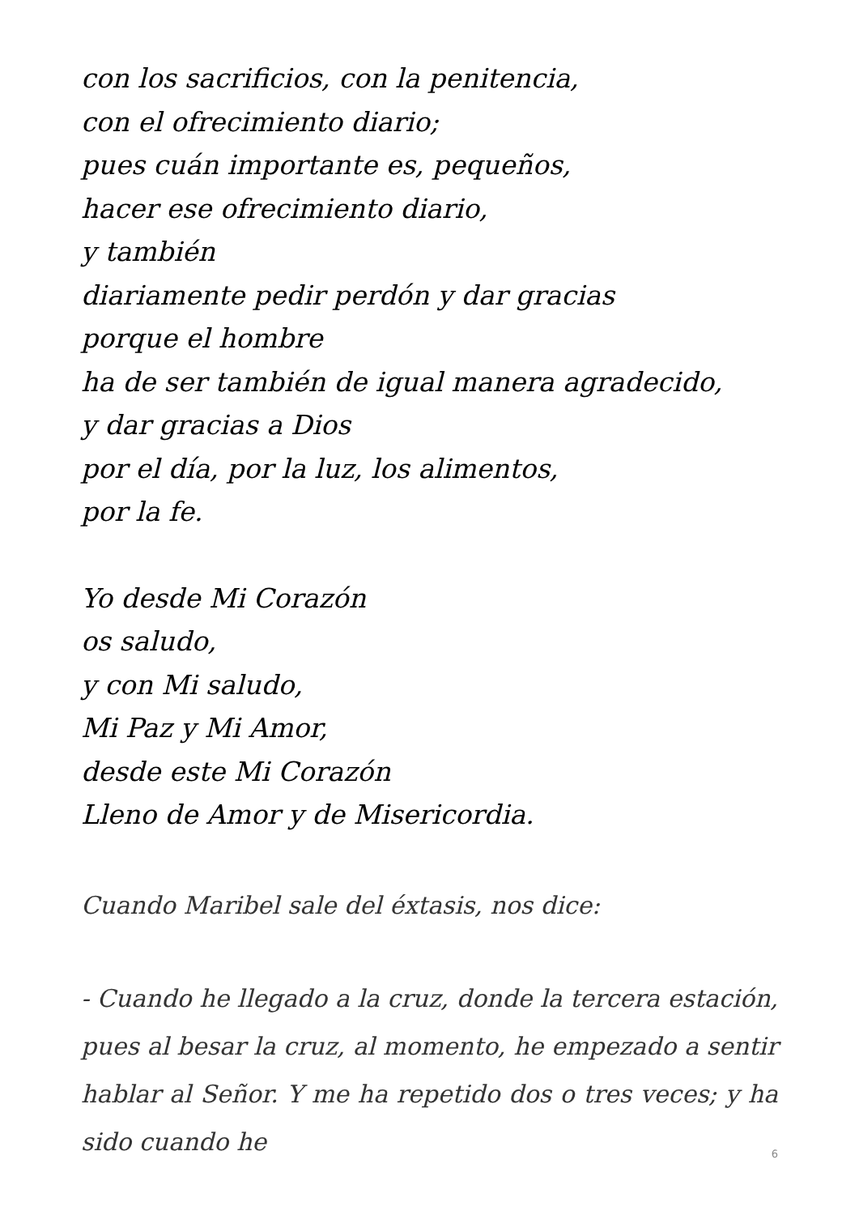con los sacrificios, con la penitencia,
con el ofrecimiento diario;
pues cuán importante es, pequeños,
hacer ese ofrecimiento diario,
y también
diariamente pedir perdón y dar gracias
porque el hombre
ha de ser también de igual manera agradecido,
y dar gracias a Dios
por el día, por la luz, los alimentos,
por la fe.
Yo desde Mi Corazón
os saludo,
y con Mi saludo,
Mi Paz y Mi Amor,
desde este Mi Corazón
Lleno de Amor y de Misericordia.
Cuando Maribel sale del éxtasis, nos dice:
- Cuando he llegado a la cruz, donde la tercera estación, pues al besar la cruz, al momento, he empezado a sentir hablar al Señor. Y me ha repetido dos o tres veces; y ha sido cuando he
6